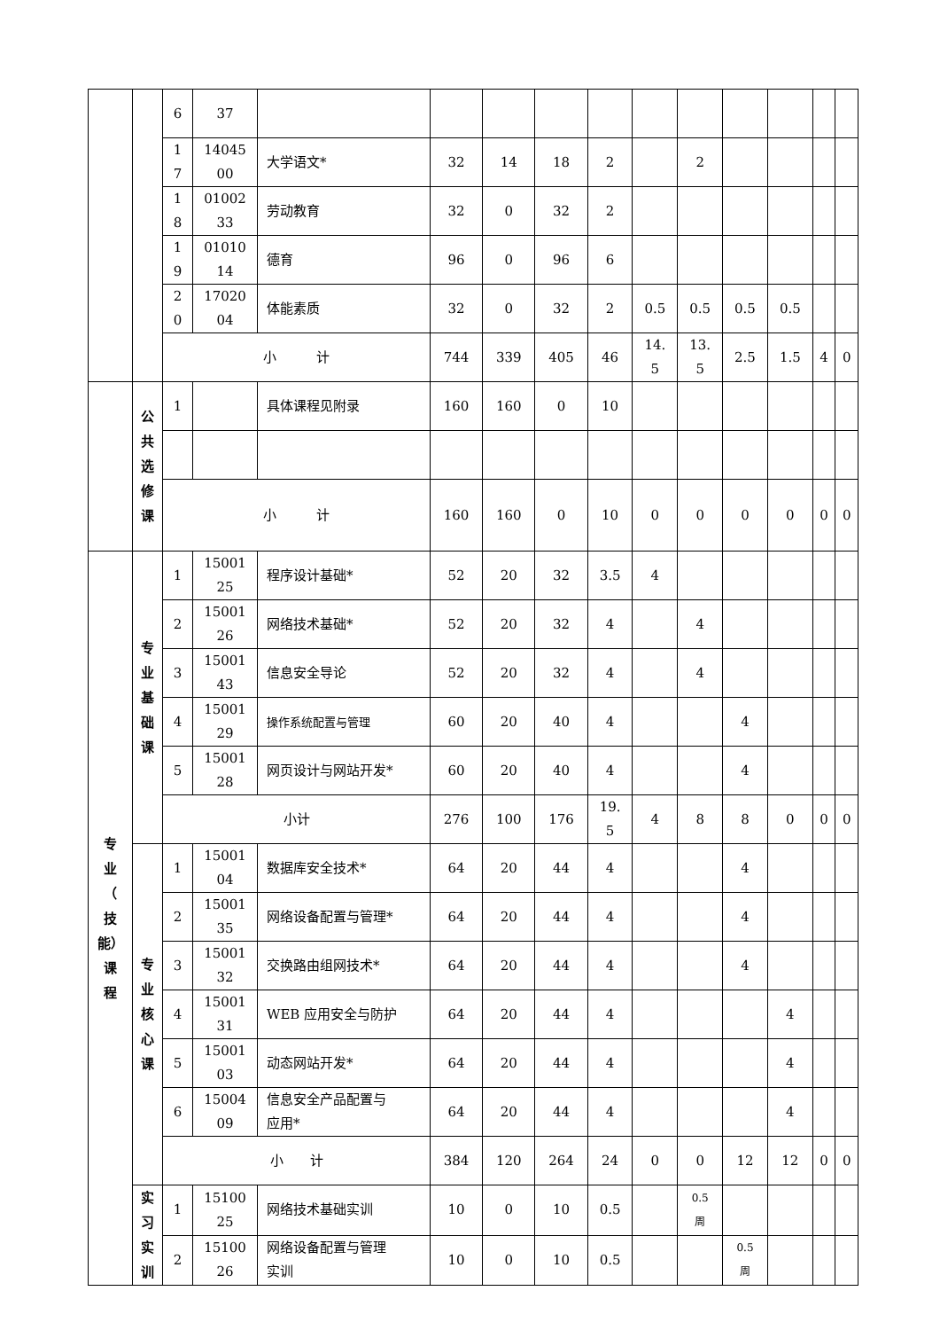| | | 6 | 37 | | | | | | | | | | | |
| | | 1 7 | 14045 00 | 大学语文* | 32 | 14 | 18 | 2 | | 2 | | | | |
| | | 1 8 | 01002 33 | 劳动教育 | 32 | 0 | 32 | 2 | | | | | | |
| | | 1 9 | 01010 14 | 德育 | 96 | 0 | 96 | 6 | | | | | | |
| | | 2 0 | 17020 04 | 体能素质 | 32 | 0 | 32 | 2 | 0.5 | 0.5 | 0.5 | 0.5 | | |
| | | 小 计 | | | 744 | 339 | 405 | 46 | 14. 5 | 13. 5 | 2.5 | 1.5 | 4 | 0 |
| | 公 共 选 修 课 | 1 | | 具体课程见附录 | 160 | 160 | 0 | 10 | | | | | | |
| | | 小 计 | | | 160 | 160 | 0 | 10 | 0 | 0 | 0 | 0 | 0 | 0 |
| 专 业 （ 技 能） 课 程 | 专 业 基 础 课 | 1 | 15001 25 | 程序设计基础* | 52 | 20 | 32 | 3.5 | 4 | | | | | |
| | | 2 | 15001 26 | 网络技术基础* | 52 | 20 | 32 | 4 | | 4 | | | | |
| | | 3 | 15001 43 | 信息安全导论 | 52 | 20 | 32 | 4 | | 4 | | | | |
| | | 4 | 15001 29 | 操作系统配置与管理 | 60 | 20 | 40 | 4 | | | 4 | | | |
| | | 5 | 15001 28 | 网页设计与网站开发* | 60 | 20 | 40 | 4 | | | 4 | | | |
| | | 小计 | | | 276 | 100 | 176 | 19. 5 | 4 | 8 | 8 | 0 | 0 | 0 |
| | 专 业 核 心 课 | 1 | 15001 04 | 数据库安全技术* | 64 | 20 | 44 | 4 | | | 4 | | | |
| | | 2 | 15001 35 | 网络设备配置与管理* | 64 | 20 | 44 | 4 | | | 4 | | | |
| | | 3 | 15001 32 | 交换路由组网技术* | 64 | 20 | 44 | 4 | | | 4 | | | |
| | | 4 | 15001 31 | WEB 应用安全与防护 | 64 | 20 | 44 | 4 | | | | 4 | | |
| | | 5 | 15001 03 | 动态网站开发* | 64 | 20 | 44 | 4 | | | | 4 | | |
| | | 6 | 15004 09 | 信息安全产品配置与 应用* | 64 | 20 | 44 | 4 | | | | 4 | | |
| | | 小 计 | | | 384 | 120 | 264 | 24 | 0 | 0 | 12 | 12 | 0 | 0 |
| | 实 习 实 训 | 1 | 15100 25 | 网络技术基础实训 | 10 | 0 | 10 | 0.5 | | 0.5 周 | | | | |
| | | 2 | 15100 26 | 网络设备配置与管理 实训 | 10 | 0 | 10 | 0.5 | | | 0.5 周 | | | |